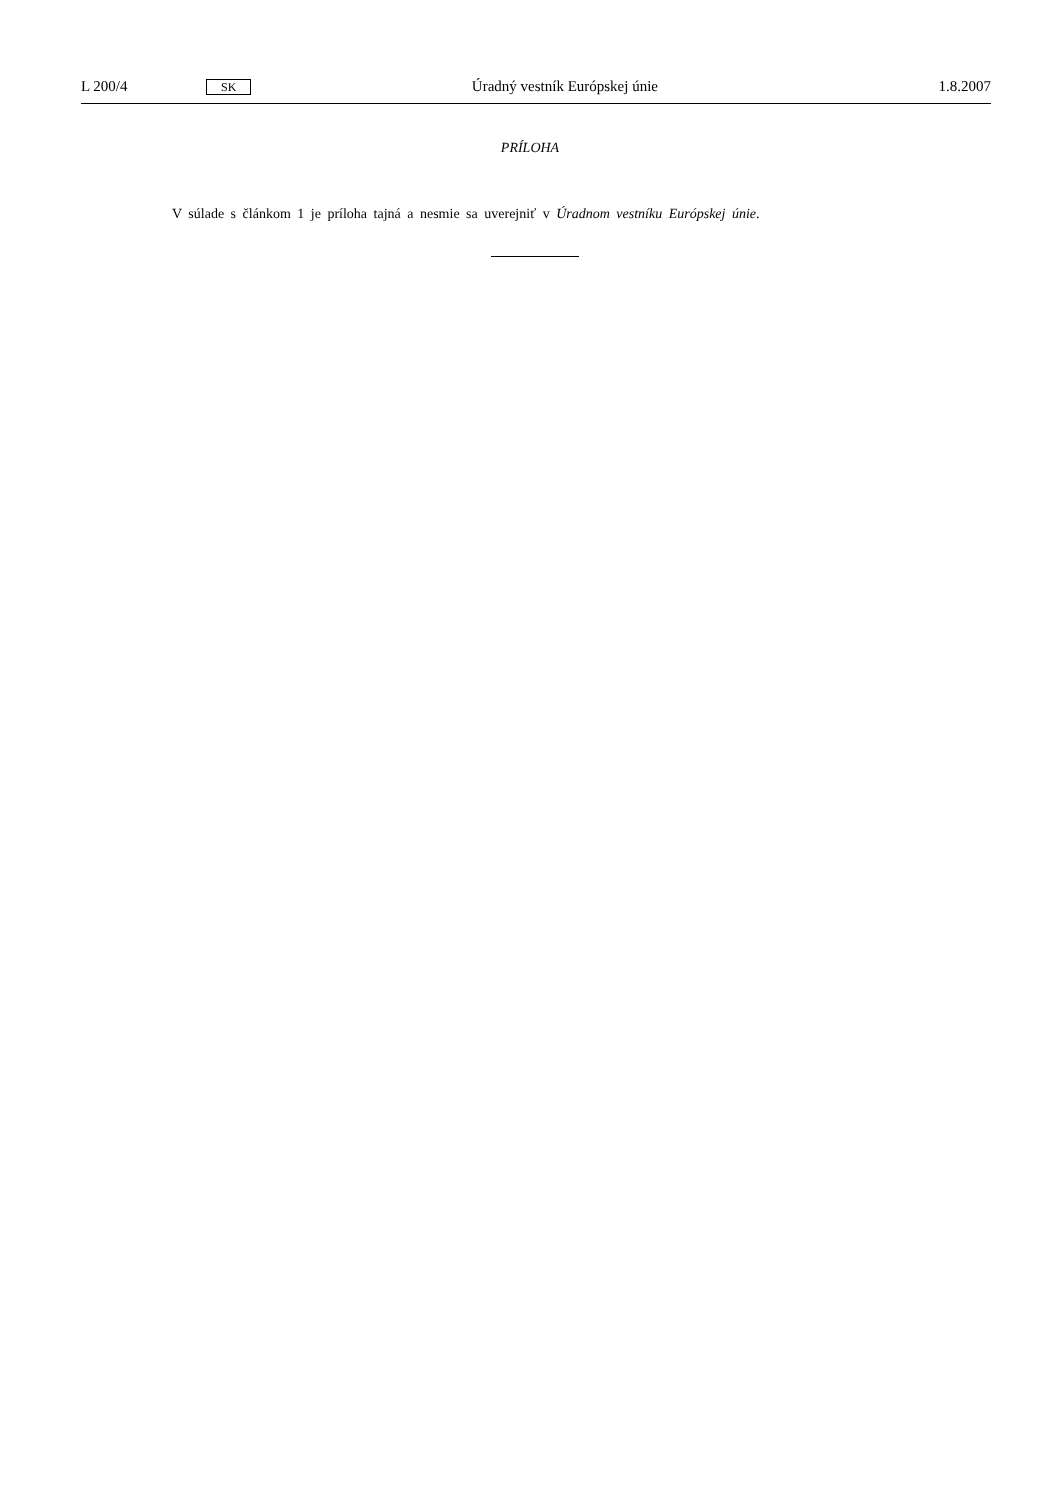L 200/4 SK Úradný vestník Európskej únie 1.8.2007
PRÍLOHA
V súlade s článkom 1 je príloha tajná a nesmie sa uverejniť v Úradnom vestníku Európskej únie.